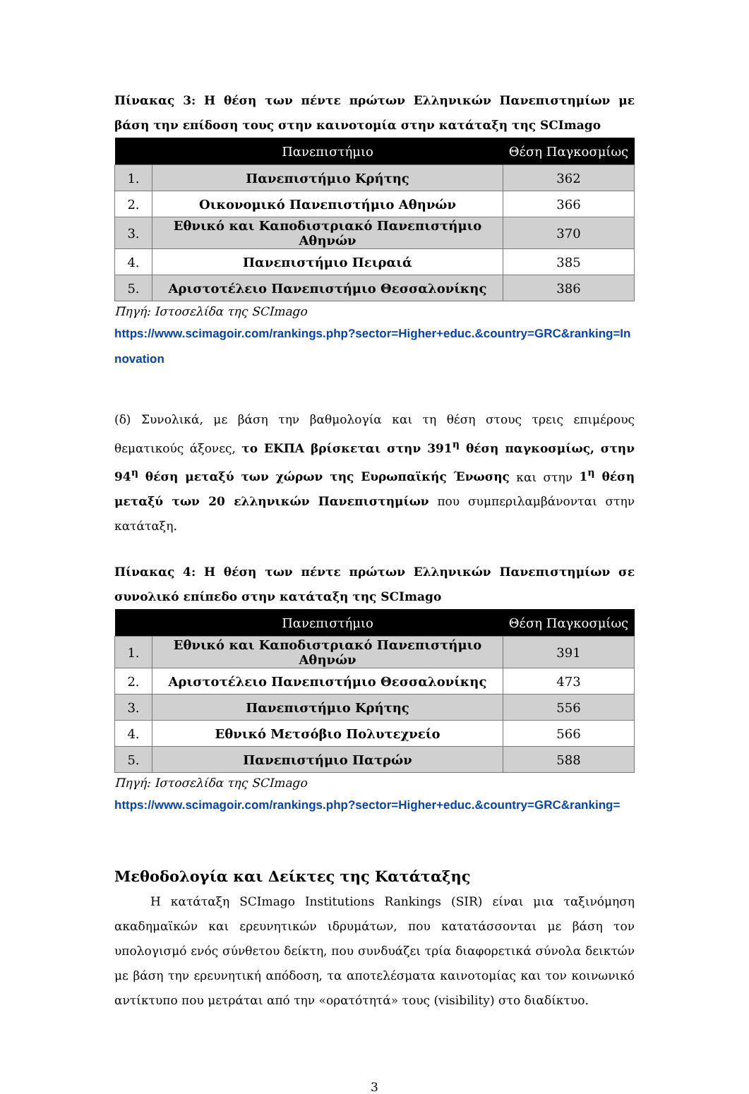Πίνακας 3: Η θέση των πέντε πρώτων Ελληνικών Πανεπιστημίων με βάση την επίδοση τους στην καινοτομία στην κατάταξη της SCImago
| | Πανεπιστήμιο | Θέση Παγκοσμίως |
| --- | --- | --- |
| 1. | Πανεπιστήμιο Κρήτης | 362 |
| 2. | Οικονομικό Πανεπιστήμιο Αθηνών | 366 |
| 3. | Εθνικό και Καποδιστριακό Πανεπιστήμιο Αθηνών | 370 |
| 4. | Πανεπιστήμιο Πειραιά | 385 |
| 5. | Αριστοτέλειο Πανεπιστήμιο Θεσσαλονίκης | 386 |
Πηγή: Ιστοσελίδα της SCImago
https://www.scimagoir.com/rankings.php?sector=Higher+educ.&country=GRC&ranking=Innovation
(δ) Συνολικά, με βάση την βαθμολογία και τη θέση στους τρεις επιμέρους θεματικούς άξονες, το ΕΚΠΑ βρίσκεται στην 391<sup>η</sup> θέση παγκοσμίως, στην 94<sup>η</sup> θέση μεταξύ των χώρων της Ευρωπαϊκής Ένωσης και στην 1<sup>η</sup> θέση μεταξύ των 20 ελληνικών Πανεπιστημίων που συμπεριλαμβάνονται στην κατάταξη.
Πίνακας 4: Η θέση των πέντε πρώτων Ελληνικών Πανεπιστημίων σε συνολικό επίπεδο στην κατάταξη της SCImago
| | Πανεπιστήμιο | Θέση Παγκοσμίως |
| --- | --- | --- |
| 1. | Εθνικό και Καποδιστριακό Πανεπιστήμιο Αθηνών | 391 |
| 2. | Αριστοτέλειο Πανεπιστήμιο Θεσσαλονίκης | 473 |
| 3. | Πανεπιστήμιο Κρήτης | 556 |
| 4. | Εθνικό Μετσόβιο Πολυτεχνείο | 566 |
| 5. | Πανεπιστήμιο Πατρών | 588 |
Πηγή: Ιστοσελίδα της SCImago
https://www.scimagoir.com/rankings.php?sector=Higher+educ.&country=GRC&ranking=
Μεθοδολογία και Δείκτες της Κατάταξης
   Η κατάταξη SCImago Institutions Rankings (SIR) είναι μια ταξινόμηση ακαδημαϊκών και ερευνητικών ιδρυμάτων, που κατατάσσονται με βάση τον υπολογισμό ενός σύνθετου δείκτη, που συνδυάζει τρία διαφορετικά σύνολα δεικτών με βάση την ερευνητική απόδοση, τα αποτελέσματα καινοτομίας και τον κοινωνικό αντίκτυπο που μετράται από την «ορατότητά» τους (visibility) στο διαδίκτυο.
3